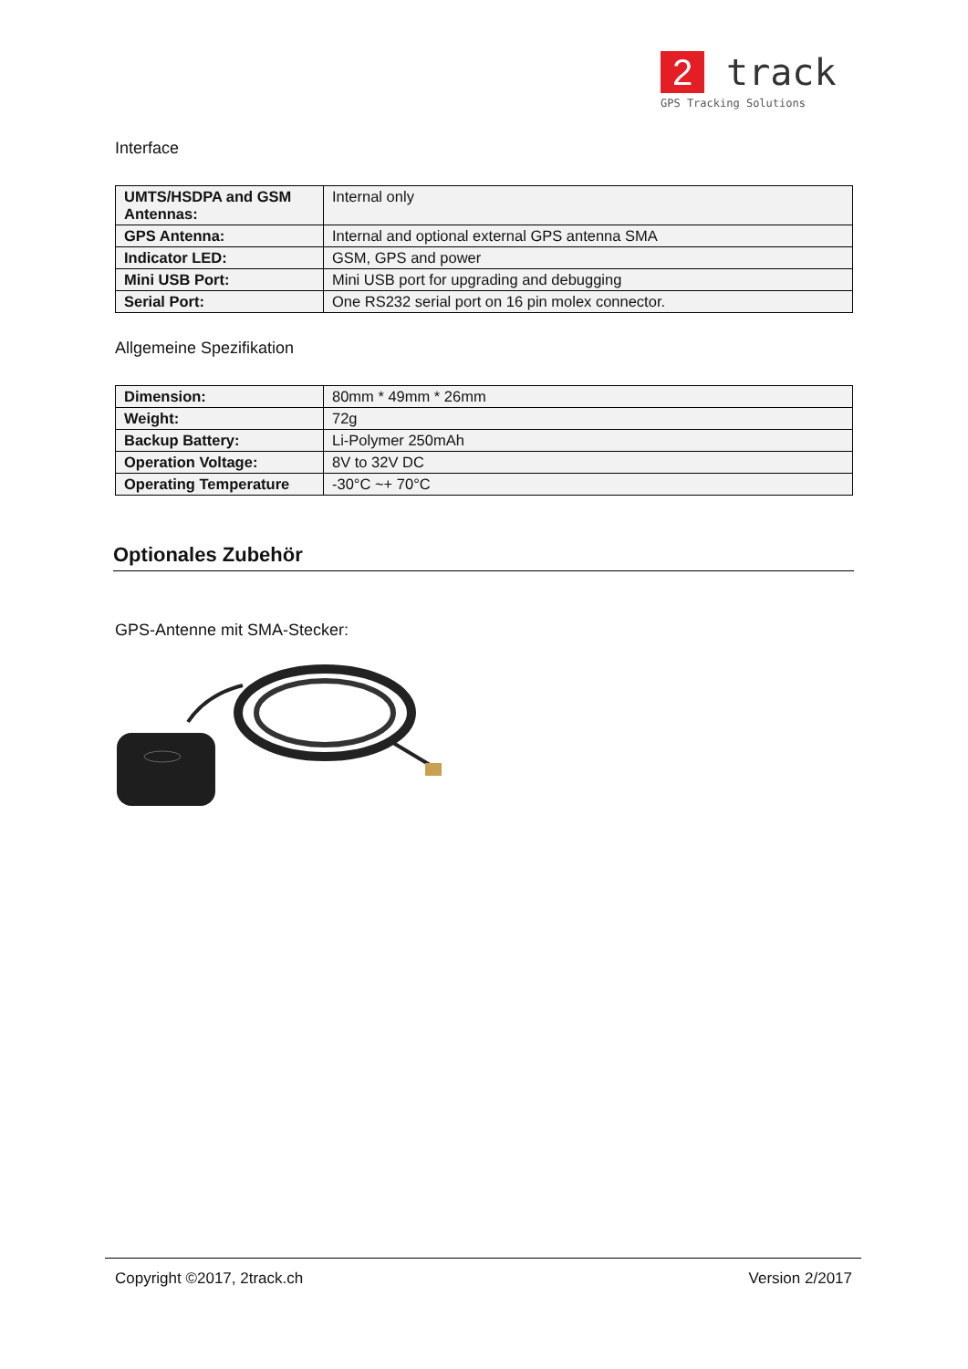2 track
GPS Tracking Solutions
Interface
| UMTS/HSDPA and GSM Antennas: | Internal only |
| GPS Antenna: | Internal and optional external GPS antenna SMA |
| Indicator LED: | GSM, GPS and power |
| Mini USB Port: | Mini USB port for upgrading and debugging |
| Serial Port: | One RS232 serial port on 16 pin molex connector. |
Allgemeine Spezifikation
| Dimension: | 80mm * 49mm * 26mm |
| Weight: | 72g |
| Backup Battery: | Li-Polymer 250mAh |
| Operation Voltage: | 8V to 32V DC |
| Operating Temperature | -30°C ~+ 70°C |
Optionales Zubehör
GPS-Antenne mit SMA-Stecker:
Copyright ©2017, 2track.ch Version 2/2017